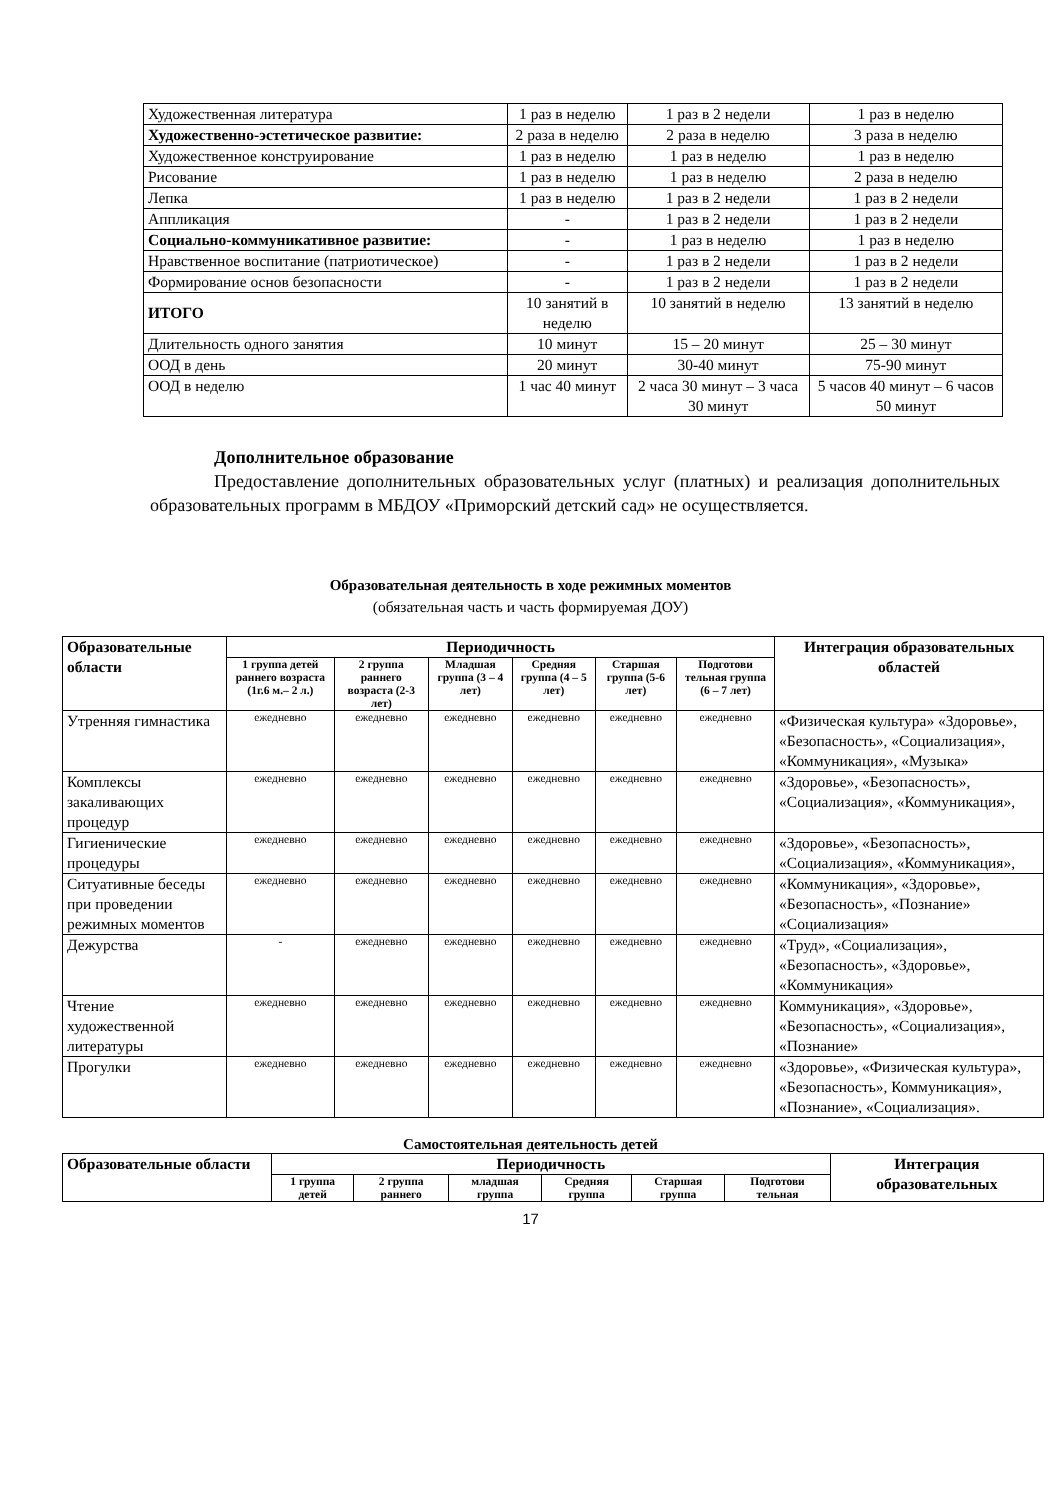| Художественная литература | 1 раз в неделю | 1 раз в 2 недели | 1 раз в неделю |
| Художественно-эстетическое развитие: | 2 раза в неделю | 2 раза в неделю | 3 раза в неделю |
| Художественное конструирование | 1 раз в неделю | 1 раз в неделю | 1 раз в неделю |
| Рисование | 1 раз в неделю | 1 раз в неделю | 2 раза в неделю |
| Лепка | 1 раз в неделю | 1 раз в 2 недели | 1 раз в 2 недели |
| Аппликация | - | 1 раз в 2 недели | 1 раз в 2 недели |
| Социально-коммуникативное развитие: | - | 1 раз в неделю | 1 раз в неделю |
| Нравственное воспитание (патриотическое) | - | 1 раз в 2 недели | 1 раз в 2 недели |
| Формирование основ безопасности | - | 1 раз в 2 недели | 1 раз в 2 недели |
| ИТОГО | 10 занятий в неделю | 10 занятий в неделю | 13 занятий в неделю |
| Длительность одного занятия | 10 минут | 15 – 20 минут | 25 – 30 минут |
| ООД в день | 20 минут | 30-40 минут | 75-90 минут |
| ООД в неделю | 1 час 40 минут | 2 часа 30 минут – 3 часа 30 минут | 5 часов 40 минут – 6 часов 50 минут |
Дополнительное образование
Предоставление дополнительных образовательных услуг (платных) и реализация дополнительных образовательных программ в МБДОУ «Приморский детский сад» не осуществляется.
Образовательная деятельность в ходе режимных моментов
(обязательная часть и часть формируемая ДОУ)
| Образовательные области | Периодичность | | | | | | Интеграция образовательных областей |
| --- | --- | --- | --- | --- | --- | --- | --- |
| | 1 группа детей раннего возраста (1г.6 м.– 2 л.) | 2 группа раннего возраста (2-3 лет) | Младшая группа (3 – 4 лет) | Средняя группа (4 – 5 лет) | Старшая группа (5-6 лет) | Подготови тельная группа (6 – 7 лет) | |
| Утренняя гимнастика | ежедневно | ежедневно | ежедневно | ежедневно | ежедневно | ежедневно | «Физическая культура» «Здоровье», «Безопасность», «Социализация», «Коммуникация», «Музыка» |
| Комплексы закаливающих процедур | ежедневно | ежедневно | ежедневно | ежедневно | ежедневно | ежедневно | «Здоровье», «Безопасность», «Социализация», «Коммуникация», |
| Гигиенические процедуры | ежедневно | ежедневно | ежедневно | ежедневно | ежедневно | ежедневно | «Здоровье», «Безопасность», «Социализация», «Коммуникация», |
| Ситуативные беседы при проведении режимных моментов | ежедневно | ежедневно | ежедневно | ежедневно | ежедневно | ежедневно | «Коммуникация», «Здоровье», «Безопасность», «Познание» «Социализация» |
| Дежурства | - | ежедневно | ежедневно | ежедневно | ежедневно | ежедневно | «Труд», «Социализация», «Безопасность», «Здоровье», «Коммуникация» |
| Чтение художественной литературы | ежедневно | ежедневно | ежедневно | ежедневно | ежедневно | ежедневно | Коммуникация», «Здоровье», «Безопасность», «Социализация», «Познание» |
| Прогулки | ежедневно | ежедневно | ежедневно | ежедневно | ежедневно | ежедневно | «Здоровье», «Физическая культура», «Безопасность», Коммуникация», «Познание», «Социализация». |
Самостоятельная деятельность детей
| Образовательные области | Периодичность | | | | | | Интеграция образовательных |
| --- | --- | --- | --- | --- | --- | --- | --- |
| | 1 группа детей | 2 группа раннего | младшая группа | Средняя группа | Старшая группа | Подготови тельная | |
17